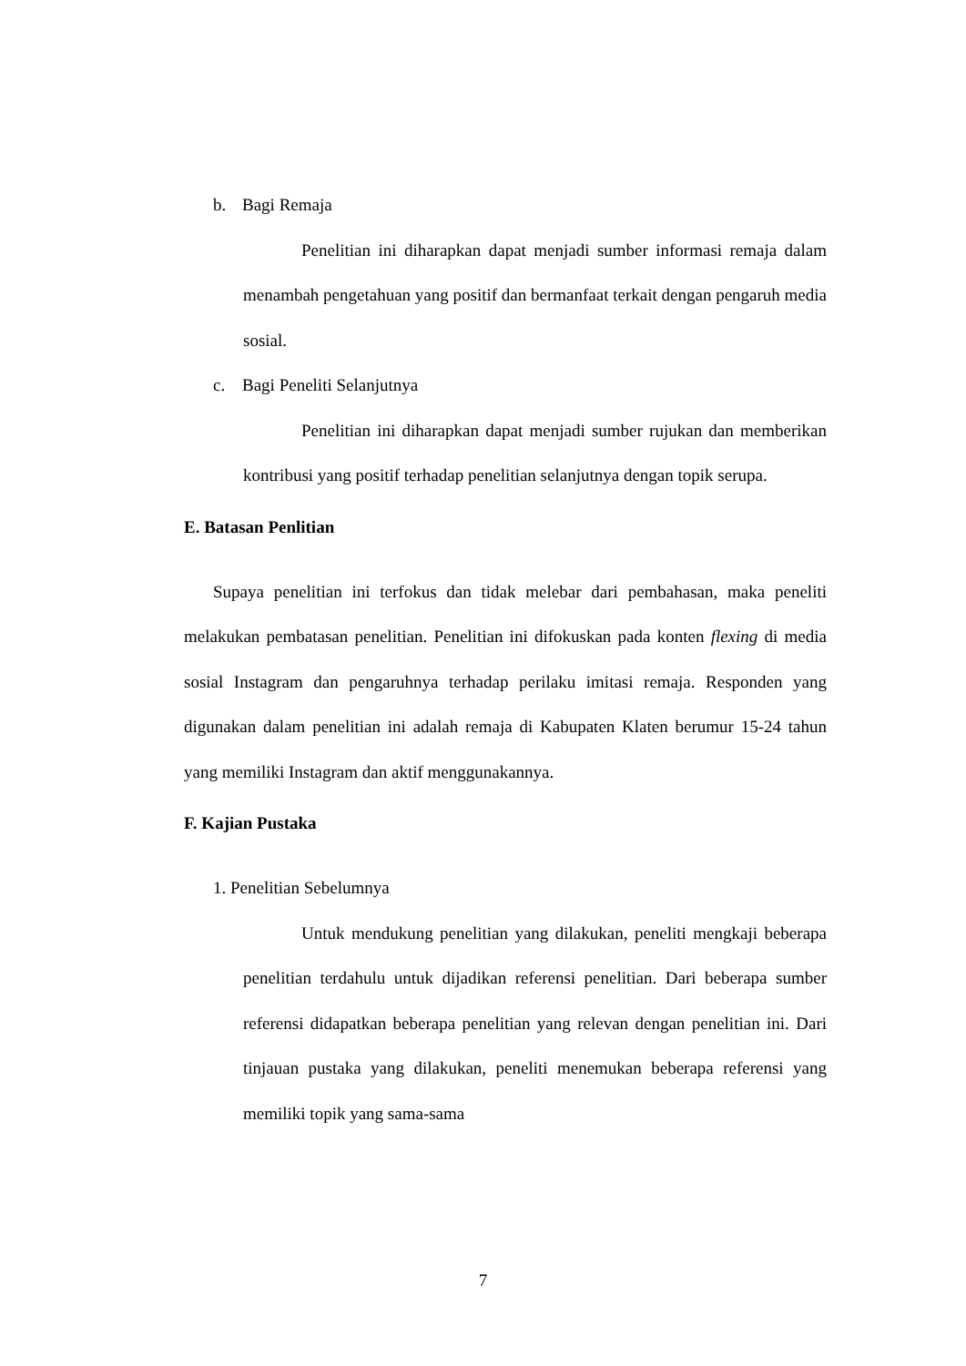b. Bagi Remaja
Penelitian ini diharapkan dapat menjadi sumber informasi remaja dalam menambah pengetahuan yang positif dan bermanfaat terkait dengan pengaruh media sosial.
c. Bagi Peneliti Selanjutnya
Penelitian ini diharapkan dapat menjadi sumber rujukan dan memberikan kontribusi yang positif terhadap penelitian selanjutnya dengan topik serupa.
E. Batasan Penlitian
Supaya penelitian ini terfokus dan tidak melebar dari pembahasan, maka peneliti melakukan pembatasan penelitian. Penelitian ini difokuskan pada konten flexing di media sosial Instagram dan pengaruhnya terhadap perilaku imitasi remaja. Responden yang digunakan dalam penelitian ini adalah remaja di Kabupaten Klaten berumur 15-24 tahun yang memiliki Instagram dan aktif menggunakannya.
F. Kajian Pustaka
1. Penelitian Sebelumnya
Untuk mendukung penelitian yang dilakukan, peneliti mengkaji beberapa penelitian terdahulu untuk dijadikan referensi penelitian. Dari beberapa sumber referensi didapatkan beberapa penelitian yang relevan dengan penelitian ini. Dari tinjauan pustaka yang dilakukan, peneliti menemukan beberapa referensi yang memiliki topik yang sama-sama
7